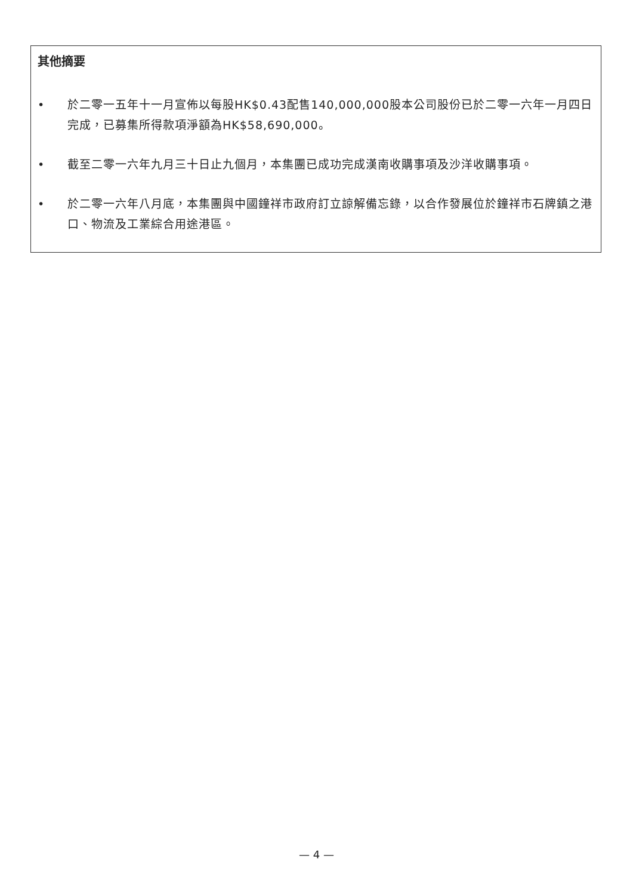其他摘要
• 於二零一五年十一月宣佈以每股HK$0.43配售140,000,000股本公司股份已於二零一六年一月四日完成，已募集所得款項淨額為HK$58,690,000。
• 截至二零一六年九月三十日止九個月，本集團已成功完成漢南收購事項及沙洋收購事項。
• 於二零一六年八月底，本集團與中國鐘祥市政府訂立諒解備忘錄，以合作發展位於鐘祥市石牌鎮之港口、物流及工業綜合用途港區。
— 4 —